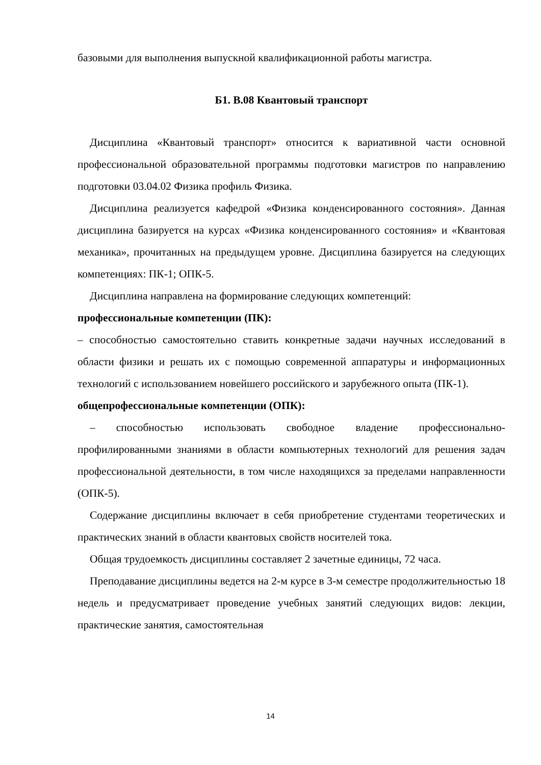базовыми для выполнения выпускной квалификационной работы магистра.
Б1. В.08 Квантовый транспорт
Дисциплина «Квантовый транспорт» относится к вариативной части основной профессиональной образовательной программы подготовки магистров по направлению подготовки 03.04.02 Физика профиль Физика.
Дисциплина реализуется кафедрой «Физика конденсированного состояния». Данная дисциплина базируется на курсах «Физика конденсированного состояния» и «Квантовая механика», прочитанных на предыдущем уровне. Дисциплина базируется на следующих компетенциях: ПК-1; ОПК-5.
Дисциплина направлена на формирование следующих компетенций:
профессиональные компетенции (ПК):
– способностью самостоятельно ставить конкретные задачи научных исследований в области физики и решать их с помощью современной аппаратуры и информационных технологий с использованием новейшего российского и зарубежного опыта (ПК-1).
общепрофессиональные компетенции (ОПК):
– способностью использовать свободное владение профессионально-профилированными знаниями в области компьютерных технологий для решения задач профессиональной деятельности, в том числе находящихся за пределами направленности (ОПК-5).
Содержание дисциплины включает в себя приобретение студентами теоретических и практических знаний в области квантовых свойств носителей тока.
Общая трудоемкость дисциплины составляет 2 зачетные единицы, 72 часа.
Преподавание дисциплины ведется на 2-м курсе в 3-м семестре продолжительностью 18 недель и предусматривает проведение учебных занятий следующих видов: лекции, практические занятия, самостоятельная
14